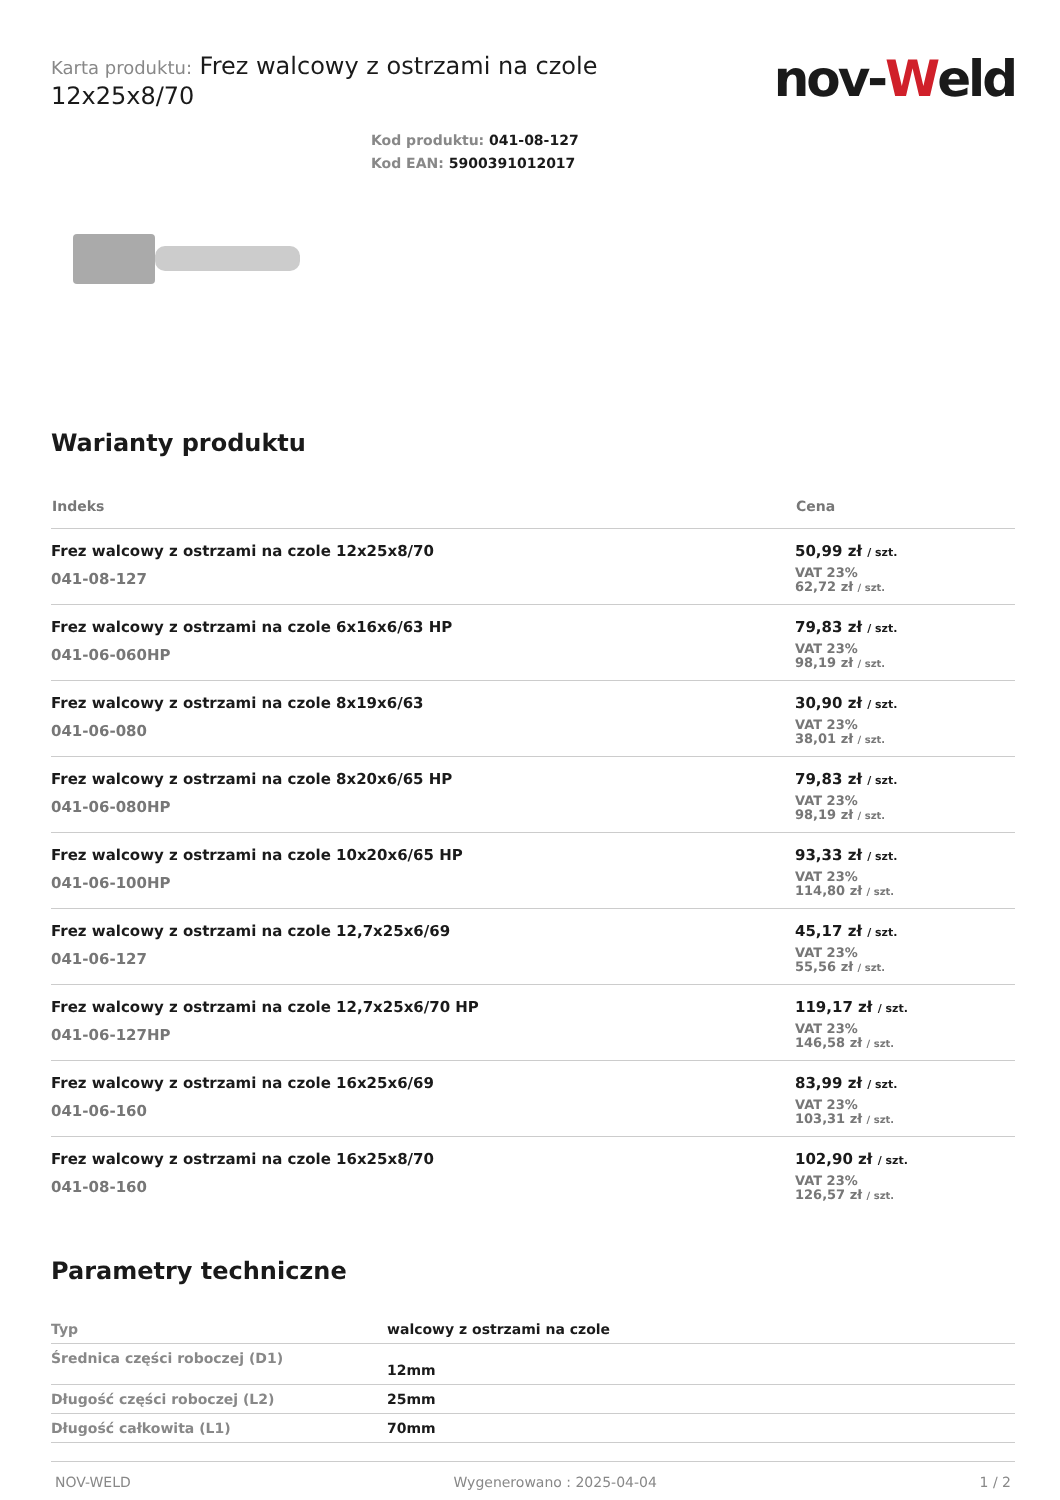Karta produktu: Frez walcowy z ostrzami na czole
12x25x8/70
nov-Weld
Kod produktu: 041-08-127
Kod EAN: 5900391012017
Warianty produktu
| Indeks | Cena |
| --- | --- |
| Frez walcowy z ostrzami na czole 12x25x8/70 041-08-127 | 50,99 zł / szt. VAT 23% 62,72 zł / szt. |
| Frez walcowy z ostrzami na czole 6x16x6/63 HP 041-06-060HP | 79,83 zł / szt. VAT 23% 98,19 zł / szt. |
| Frez walcowy z ostrzami na czole 8x19x6/63 041-06-080 | 30,90 zł / szt. VAT 23% 38,01 zł / szt. |
| Frez walcowy z ostrzami na czole 8x20x6/65 HP 041-06-080HP | 79,83 zł / szt. VAT 23% 98,19 zł / szt. |
| Frez walcowy z ostrzami na czole 10x20x6/65 HP 041-06-100HP | 93,33 zł / szt. VAT 23% 114,80 zł / szt. |
| Frez walcowy z ostrzami na czole 12,7x25x6/69 041-06-127 | 45,17 zł / szt. VAT 23% 55,56 zł / szt. |
| Frez walcowy z ostrzami na czole 12,7x25x6/70 HP 041-06-127HP | 119,17 zł / szt. VAT 23% 146,58 zł / szt. |
| Frez walcowy z ostrzami na czole 16x25x6/69 041-06-160 | 83,99 zł / szt. VAT 23% 103,31 zł / szt. |
| Frez walcowy z ostrzami na czole 16x25x8/70 041-08-160 | 102,90 zł / szt. VAT 23% 126,57 zł / szt. |
Parametry techniczne
| Typ | walcowy z ostrzami na czole |
| Średnica części roboczej (D1) | 12mm |
| Długość części roboczej (L2) | 25mm |
| Długość całkowita (L1) | 70mm |
NOV-WELD Wygenerowano : 2025-04-04 1 / 2